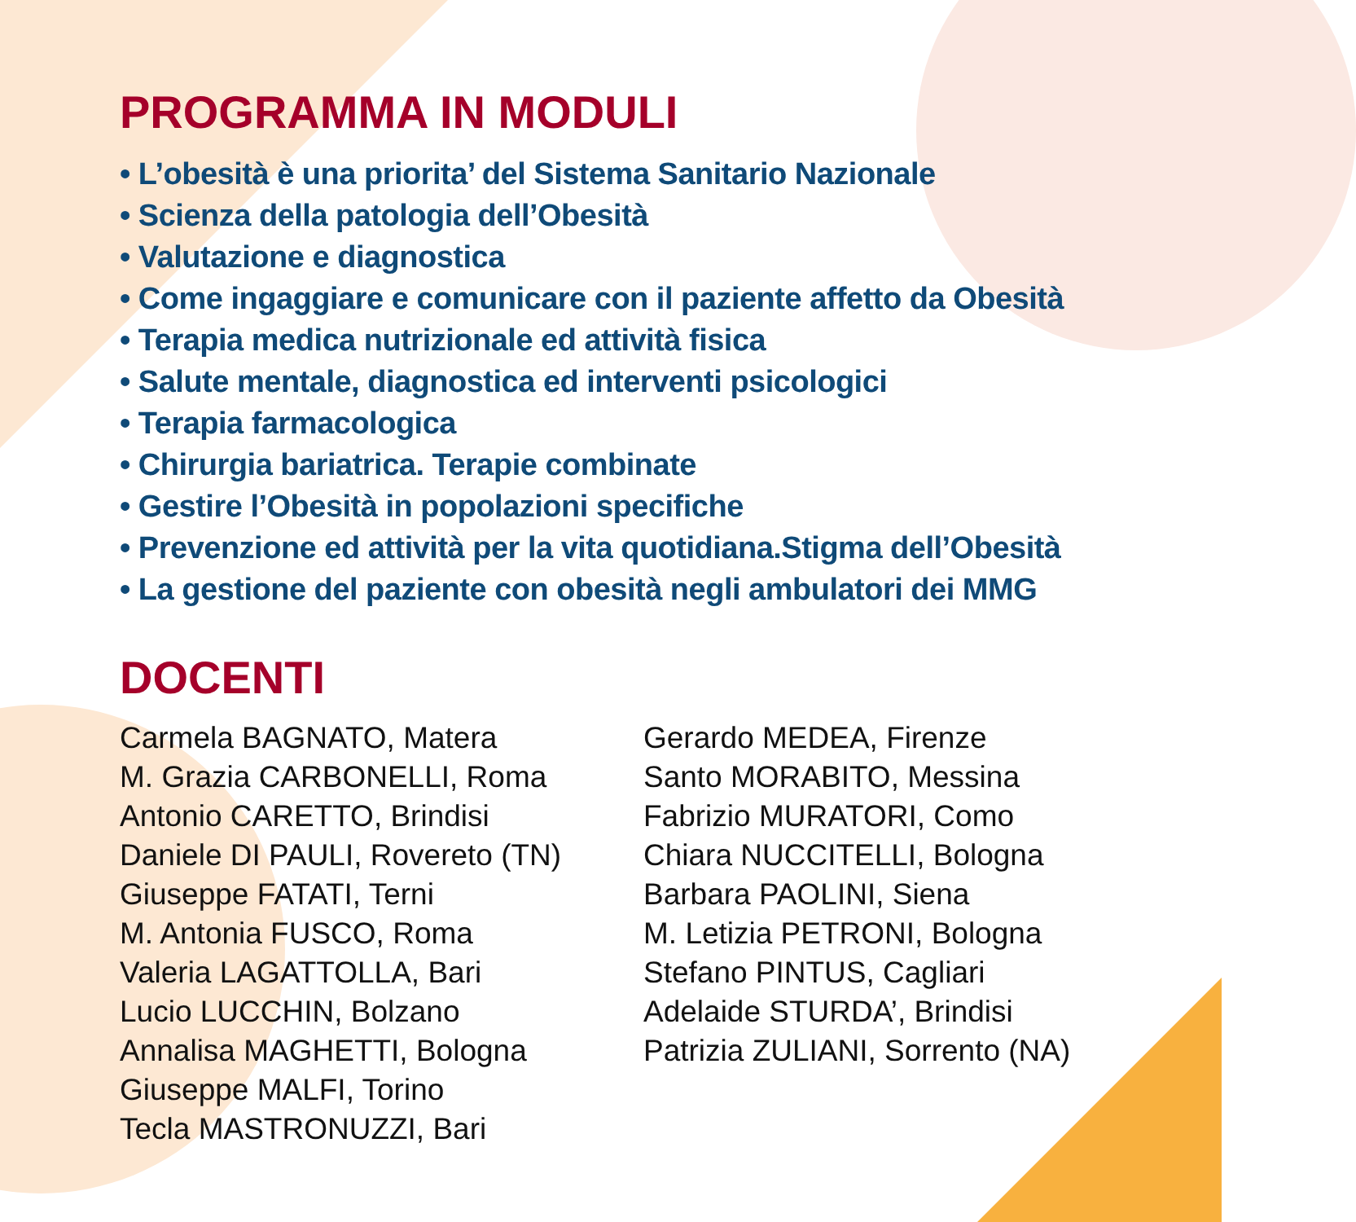PROGRAMMA IN MODULI
• L’obesità è una priorita’ del Sistema Sanitario Nazionale
• Scienza della patologia dell’Obesità
• Valutazione e diagnostica
• Come ingaggiare e comunicare con il paziente affetto da Obesità
• Terapia medica nutrizionale ed attività fisica
• Salute mentale, diagnostica ed interventi psicologici
• Terapia farmacologica
• Chirurgia bariatrica. Terapie combinate
• Gestire l’Obesità in popolazioni specifiche
• Prevenzione ed attività per la vita quotidiana.Stigma dell’Obesità
• La gestione del paziente con obesità negli ambulatori dei MMG
DOCENTI
Carmela BAGNATO, Matera
M. Grazia CARBONELLI, Roma
Antonio CARETTO, Brindisi
Daniele DI PAULI, Rovereto (TN)
Giuseppe FATATI, Terni
M. Antonia FUSCO, Roma
Valeria LAGATTOLLA, Bari
Lucio LUCCHIN, Bolzano
Annalisa MAGHETTI, Bologna
Giuseppe MALFI, Torino
Tecla MASTRONUZZI, Bari
Gerardo MEDEA, Firenze
Santo MORABITO, Messina
Fabrizio MURATORI, Como
Chiara NUCCITELLI, Bologna
Barbara PAOLINI, Siena
M. Letizia PETRONI, Bologna
Stefano PINTUS, Cagliari
Adelaide STURDA’, Brindisi
Patrizia ZULIANI, Sorrento (NA)